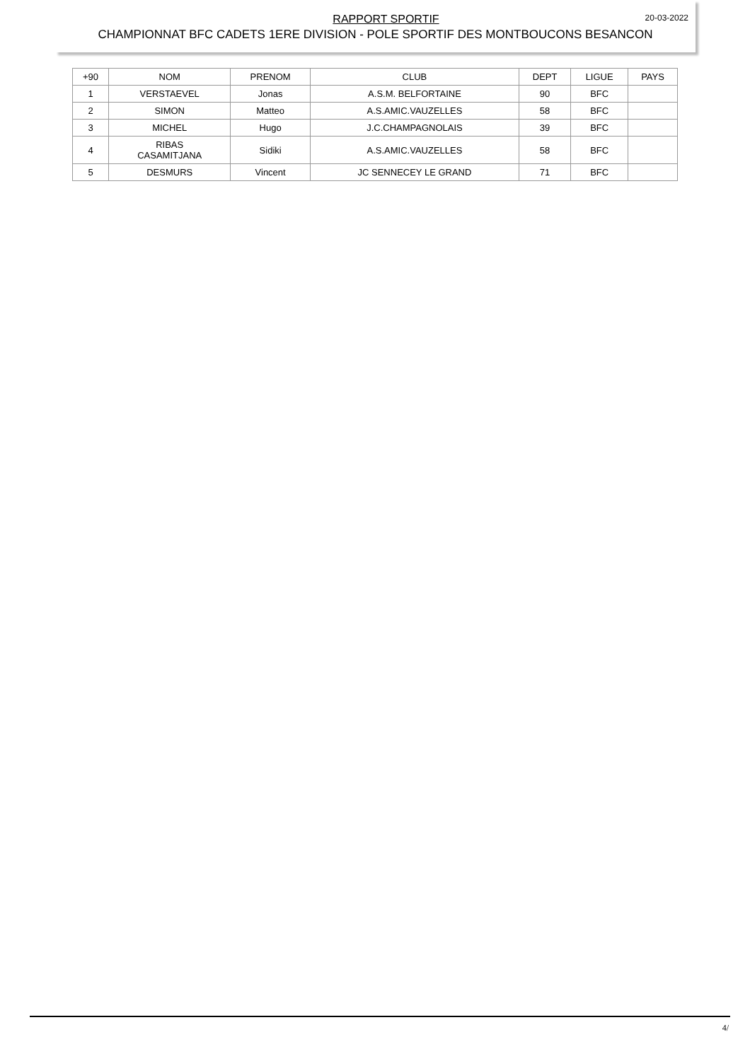RAPPORT SPORTIF
20-03-2022
CHAMPIONNAT BFC CADETS 1ERE DIVISION - POLE SPORTIF DES MONTBOUCONS BESANCON
| +90 | NOM | PRENOM | CLUB | DEPT | LIGUE | PAYS |
| --- | --- | --- | --- | --- | --- | --- |
| 1 | VERSTAEVEL | Jonas | A.S.M. BELFORTAINE | 90 | BFC | |
| 2 | SIMON | Matteo | A.S.AMIC.VAUZELLES | 58 | BFC | |
| 3 | MICHEL | Hugo | J.C.CHAMPAGNOLAIS | 39 | BFC | |
| 4 | RIBAS CASAMITJANA | Sidiki | A.S.AMIC.VAUZELLES | 58 | BFC | |
| 5 | DESMURS | Vincent | JC SENNECEY LE GRAND | 71 | BFC | |
4/